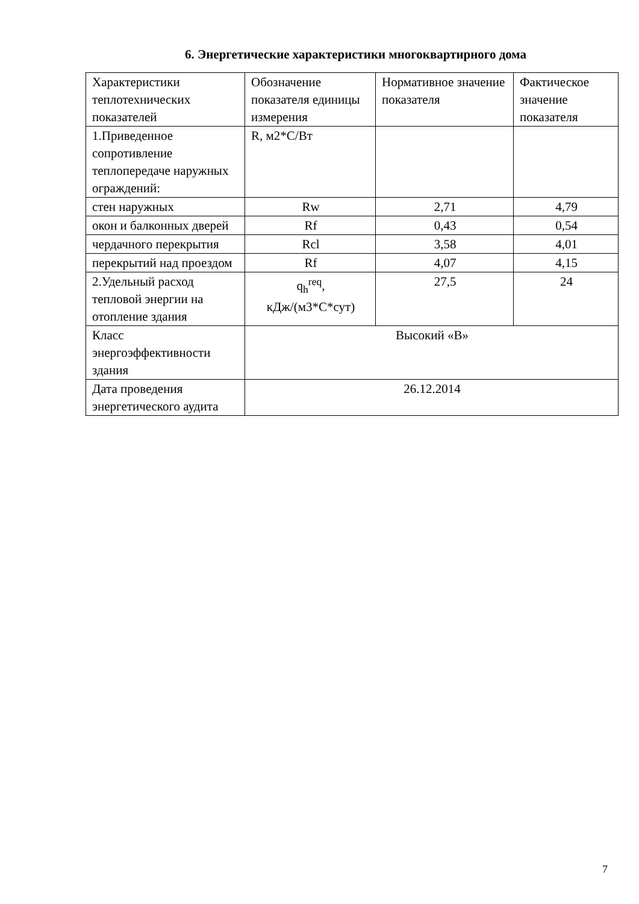6. Энергетические характеристики многоквартирного дома
| Характеристики теплотехнических показателей | Обозначение показателя единицы измерения | Нормативное значение показателя | Фактическое значение показателя |
| 1.Приведенное сопротивление теплопередаче наружных ограждений: | R, м2*С/Вт | | |
| стен наружных | Rw | 2,71 | 4,79 |
| окон и балконных дверей | Rf | 0,43 | 0,54 |
| чердачного перекрытия | Rcl | 3,58 | 4,01 |
| перекрытий над проездом | Rf | 4,07 | 4,15 |
| 2.Удельный расход тепловой энергии на отопление здания | q<sub>h</sub><sup>req</sup>, кДж/(м3*С*сут) | 27,5 | 24 |
| Класс энергоэффективности здания | Высокий «В» | | |
| Дата проведения энергетического аудита | 26.12.2014 | | |
7